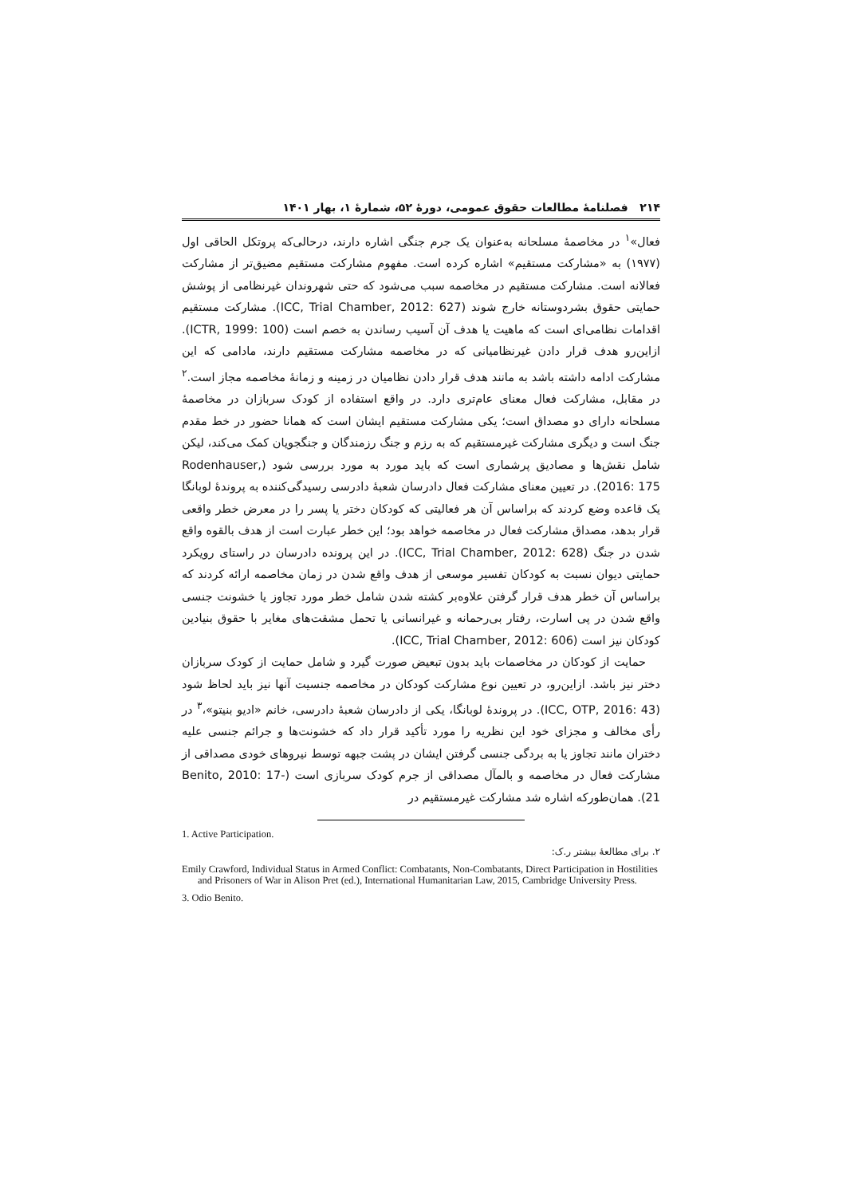۲۱۴ فصلنامۀ مطالعات حقوق عمومی، دورۀ ۵۲، شمارۀ ۱، بهار ۱۴۰۱
فعال»<sup>۱</sup> در مخاصمۀ مسلحانه به‌عنوان یک جرم جنگی اشاره دارند، درحالی‌که پروتکل الحاقی اول (۱۹۷۷) به «مشارکت مستقیم» اشاره کرده است. مفهوم مشارکت مستقیم مضیق‌تر از مشارکت فعالانه است. مشارکت مستقیم در مخاصمه سبب می‌شود که حتی شهروندان غیرنظامی از پوشش حمایتی حقوق بشردوستانه خارج شوند (ICC, Trial Chamber, 2012: 627). مشارکت مستقیم اقدامات نظامی‌ای است که ماهیت یا هدف آن آسیب رساندن به خصم است (ICTR, 1999: 100). ازاین‌رو هدف قرار دادن غیرنظامیانی که در مخاصمه مشارکت مستقیم دارند، مادامی که این مشارکت ادامه داشته باشد به مانند هدف قرار دادن نظامیان در زمینه و زمانۀ مخاصمه مجاز است.<sup>۲</sup> در مقابل، مشارکت فعال معنای عام‌تری دارد. در واقع استفاده از کودک سربازان در مخاصمۀ مسلحانه دارای دو مصداق است؛ یکی مشارکت مستقیم ایشان است که همانا حضور در خط مقدم جنگ است و دیگری مشارکت غیرمستقیم که به رزم و جنگ رزمندگان و جنگجویان کمک می‌کند، لیکن شامل نقش‌ها و مصادیق پرشماری است که باید مورد به مورد بررسی شود (Rodenhauser, 2016: 175). در تعیین معنای مشارکت فعال دادرسان شعبۀ دادرسی رسیدگی‌کننده به پروندۀ لوبانگا یک قاعده وضع کردند که براساس آن هر فعالیتی که کودکان دختر یا پسر را در معرض خطر واقعی قرار بدهد، مصداق مشارکت فعال در مخاصمه خواهد بود؛ این خطر عبارت است از هدف بالقوه واقع شدن در جنگ (ICC, Trial Chamber, 2012: 628). در این پرونده دادرسان در راستای رویکرد حمایتی دیوان نسبت به کودکان تفسیر موسعی از هدف واقع شدن در زمان مخاصمه ارائه کردند که براساس آن خطر هدف قرار گرفتن علاوه‌بر کشته شدن شامل خطر مورد تجاوز یا خشونت جنسی واقع شدن در پی اسارت، رفتار بی‌رحمانه و غیرانسانی یا تحمل مشقت‌های مغایر با حقوق بنیادین کودکان نیز است (ICC, Trial Chamber, 2012: 606).
حمایت از کودکان در مخاصمات باید بدون تبعیض صورت گیرد و شامل حمایت از کودک سربازان دختر نیز باشد. ازاین‌رو، در تعیین نوع مشارکت کودکان در مخاصمه جنسیت آنها نیز باید لحاظ شود (ICC, OTP, 2016: 43). در پروندۀ لوبانگا، یکی از دادرسان شعبۀ دادرسی، خانم «ادیو بنیتو»،<sup>۳</sup> در رأی مخالف و مجزای خود این نظریه را مورد تأکید قرار داد که خشونت‌ها و جرائم جنسی علیه دختران مانند تجاوز یا به بردگی جنسی گرفتن ایشان در پشت جبهه توسط نیروهای خودی مصداقی از مشارکت فعال در مخاصمه و بالمآل مصداقی از جرم کودک سربازی است (Benito, 2010: 17-21). همان‌طورکه اشاره شد مشارکت غیرمستقیم در
1. Active Participation.
۲. برای مطالعۀ بیشتر ر.ک:
Emily Crawford, Individual Status in Armed Conflict: Combatants, Non-Combatants, Direct Participation in Hostilities and Prisoners of War in Alison Pret (ed.), International Humanitarian Law, 2015, Cambridge University Press.
3. Odio Benito.